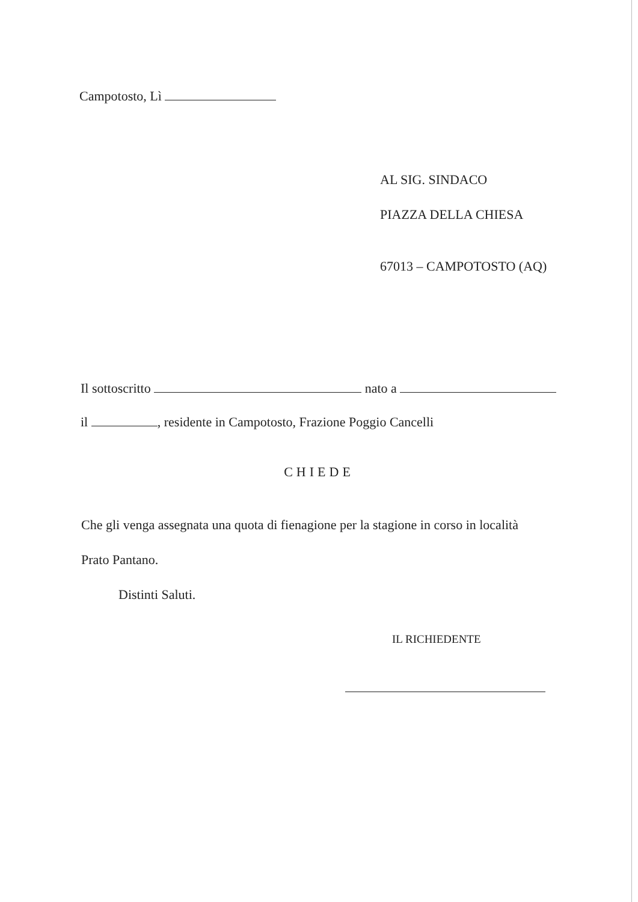Campotosto, Lì
AL SIG. SINDACO
PIAZZA DELLA CHIESA
67013 – CAMPOTOSTO (AQ)
Il sottoscritto nato a
il , residente in Campotosto, Frazione Poggio Cancelli
CHIEDE
Che gli venga assegnata una quota di fienagione per la stagione in corso in località
Prato Pantano.
Distinti Saluti.
IL RICHIEDENTE